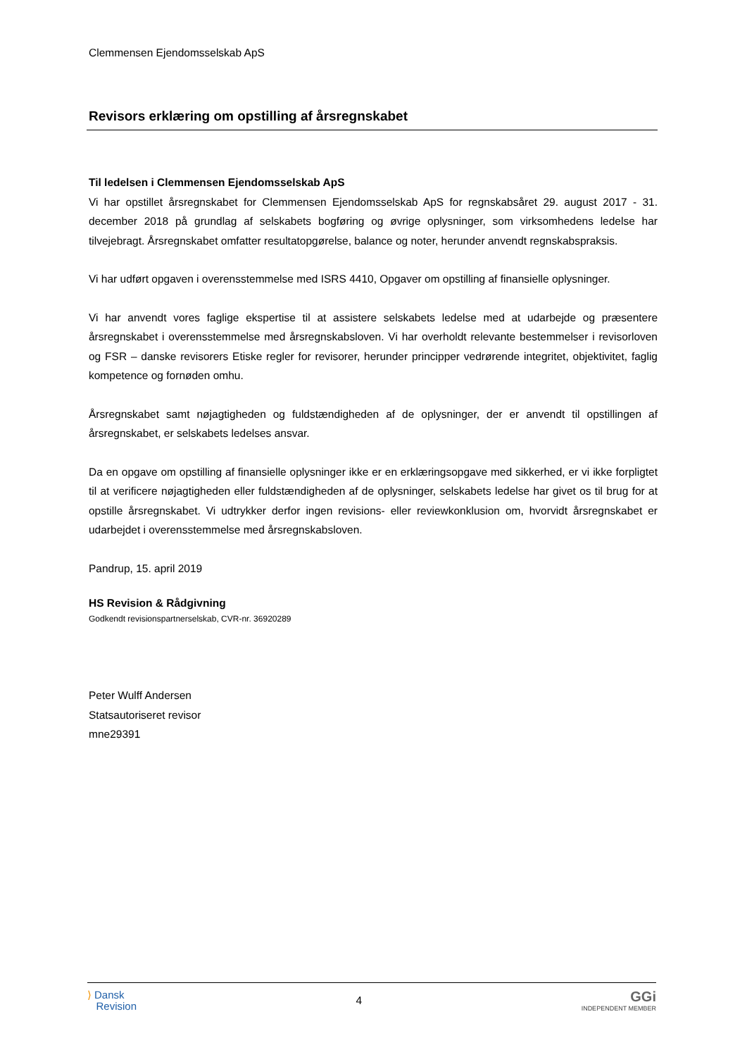Clemmensen Ejendomsselskab ApS
Revisors erklæring om opstilling af årsregnskabet
Til ledelsen i Clemmensen Ejendomsselskab ApS
Vi har opstillet årsregnskabet for Clemmensen Ejendomsselskab ApS for regnskabsåret 29. august 2017 - 31. december 2018 på grundlag af selskabets bogføring og øvrige oplysninger, som virksomhedens ledelse har tilvejebragt. Årsregnskabet omfatter resultatopgørelse, balance og noter, herunder anvendt regnskabspraksis.
Vi har udført opgaven i overensstemmelse med ISRS 4410, Opgaver om opstilling af finansielle oplysninger.
Vi har anvendt vores faglige ekspertise til at assistere selskabets ledelse med at udarbejde og præsentere årsregnskabet i overensstemmelse med årsregnskabsloven. Vi har overholdt relevante bestemmelser i revisorloven og FSR – danske revisorers Etiske regler for revisorer, herunder principper vedrørende integritet, objektivitet, faglig kompetence og fornøden omhu.
Årsregnskabet samt nøjagtigheden og fuldstændigheden af de oplysninger, der er anvendt til opstillingen af årsregnskabet, er selskabets ledelses ansvar.
Da en opgave om opstilling af finansielle oplysninger ikke er en erklæringsopgave med sikkerhed, er vi ikke forpligtet til at verificere nøjagtigheden eller fuldstændigheden af de oplysninger, selskabets ledelse har givet os til brug for at opstille årsregnskabet. Vi udtrykker derfor ingen revisions- eller reviewkonklusion om, hvorvidt årsregnskabet er udarbejdet i overensstemmelse med årsregnskabsloven.
Pandrup, 15. april 2019
HS Revision & Rådgivning
Godkendt revisionspartnerselskab, CVR-nr. 36920289
Peter Wulff Andersen
Statsautoriseret revisor
mne29391
⟩ Dansk
Revision
4
GGi
INDEPENDENT MEMBER